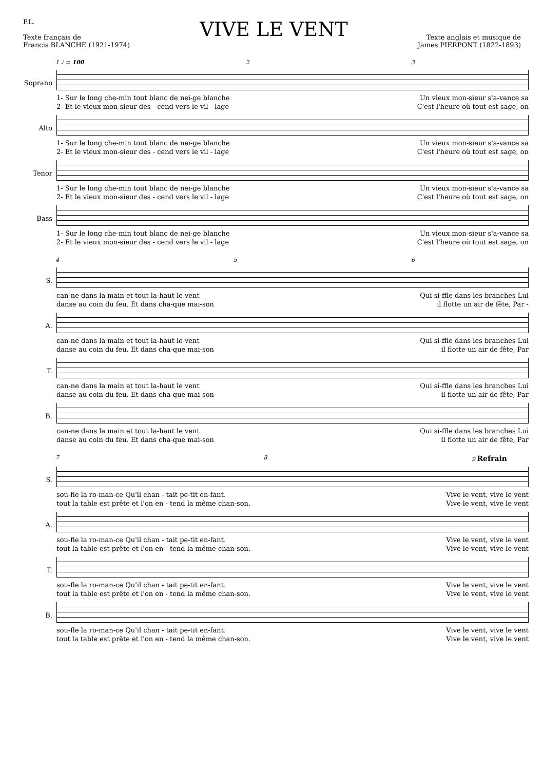P.L.
Texte français de
Francis BLANCHE (1921-1974)
VIVE LE VENT
Texte anglais et musique de
James PIERPONT (1822-1893)
1 ♩ = 100 2 3
Soprano
1- Sur le long che-min tout blanc de nei-ge blanche Un vieux mon-sieur s'a-vance sa
2- Et le vieux mon-sieur des - cend vers le vil - lage C'est l'heure où tout est sage, on
Alto
1- Sur le long che-min tout blanc de nei-ge blanche Un vieux mon-sieur s'a-vance sa
2- Et le vieux mon-sieur des - cend vers le vil - lage C'est l'heure où tout est sage, on
Tenor
1- Sur le long che-min tout blanc de nei-ge blanche Un vieux mon-sieur s'a-vance sa
2- Et le vieux mon-sieur des - cend vers le vil - lage C'est l'heure où tout est sage, on
Bass
1- Sur le long che-min tout blanc de nei-ge blanche Un vieux mon-sieur s'a-vance sa
2- Et le vieux mon-sieur des - cend vers le vil - lage C'est l'heure où tout est sage, on
4 5 6
S.
can-ne dans la main et tout la-haut le vent Qui si-ffle dans les branches Lui
danse au coin du feu. Et dans cha-que mai-son il flotte un air de fête, Par -
A.
can-ne dans la main et tout la-haut le vent Qui si-ffle dans les branches Lui
danse au coin du feu. Et dans cha-que mai-son il flotte un air de fête, Par
T.
can-ne dans la main et tout la-haut le vent Qui si-ffle dans les branches Lui
danse au coin du feu. Et dans cha-que mai-son il flotte un air de fête, Par
B.
can-ne dans la main et tout la-haut le vent Qui si-ffle dans les branches Lui
danse au coin du feu. Et dans cha-que mai-son il flotte un air de fête, Par
7 8 9 Refrain
S.
sou-fle la ro-man-ce Qu'il chan - tait pe-tit en-fant. Vive le vent, vive le vent
tout la table est prête et l'on en - tend la même chan-son. Vive le vent, vive le vent
A.
sou-fle la ro-man-ce Qu'il chan - tait pe-tit en-fant. Vive le vent, vive le vent
tout la table est prête et l'on en - tend la même chan-son. Vive le vent, vive le vent
T.
sou-fle la ro-man-ce Qu'il chan - tait pe-tit en-fant. Vive le vent, vive le vent
tout la table est prête et l'on en - tend la même chan-son. Vive le vent, vive le vent
B.
sou-fle la ro-man-ce Qu'il chan - tait pe-tit en-fant. Vive le vent, vive le vent
tout la table est prête et l'on en - tend la même chan-son. Vive le vent, vive le vent